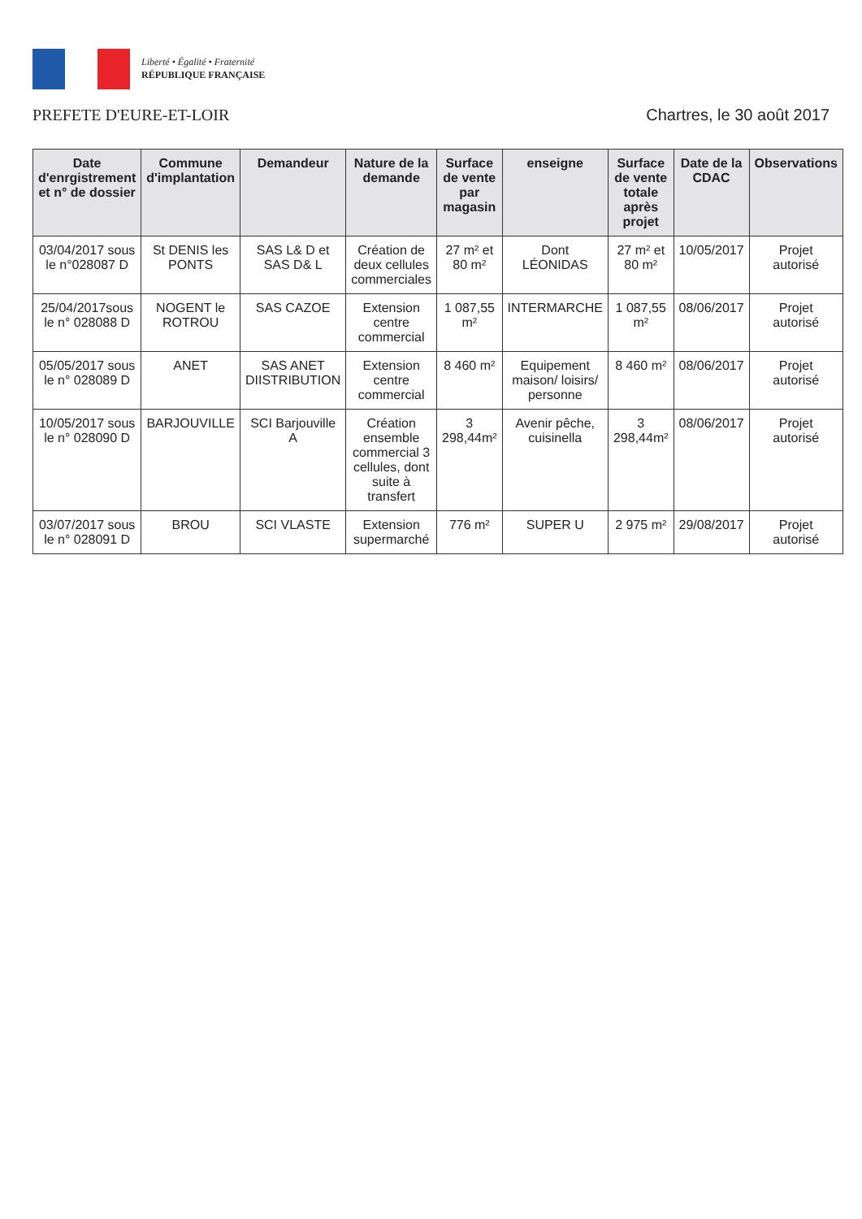Liberté • Égalité • Fraternité
RÉPUBLIQUE FRANÇAISE
PREFETE D'EURE-ET-LOIR Chartres, le 30 août 2017
| Date d'enrgistrement et n° de dossier | Commune d'implantation | Demandeur | Nature de la demande | Surface de vente par magasin | enseigne | Surface de vente totale après projet | Date de la CDAC | Observations |
| --- | --- | --- | --- | --- | --- | --- | --- | --- |
| 03/04/2017 sous le n°028087 D | St DENIS les PONTS | SAS L& D et SAS D& L | Création de deux cellules commerciales | 27 m² et 80 m² | Dont LÉONIDAS | 27 m² et 80 m² | 10/05/2017 | Projet autorisé |
| 25/04/2017sous le n° 028088 D | NOGENT le ROTROU | SAS CAZOE | Extension centre commercial | 1 087,55 m² | INTERMARCHE | 1 087,55 m² | 08/06/2017 | Projet autorisé |
| 05/05/2017 sous le n° 028089 D | ANET | SAS ANET DIISTRIBUTION | Extension centre commercial | 8 460 m² | Equipement maison/ loisirs/ personne | 8 460 m² | 08/06/2017 | Projet autorisé |
| 10/05/2017 sous le n° 028090 D | BARJOUVILLE | SCI Barjouville A | Création ensemble commercial 3 cellules, dont suite à transfert | 3 298,44m² | Avenir pêche, cuisinella | 3 298,44m² | 08/06/2017 | Projet autorisé |
| 03/07/2017 sous le n° 028091 D | BROU | SCI VLASTE | Extension supermarché | 776 m² | SUPER U | 2 975 m² | 29/08/2017 | Projet autorisé |